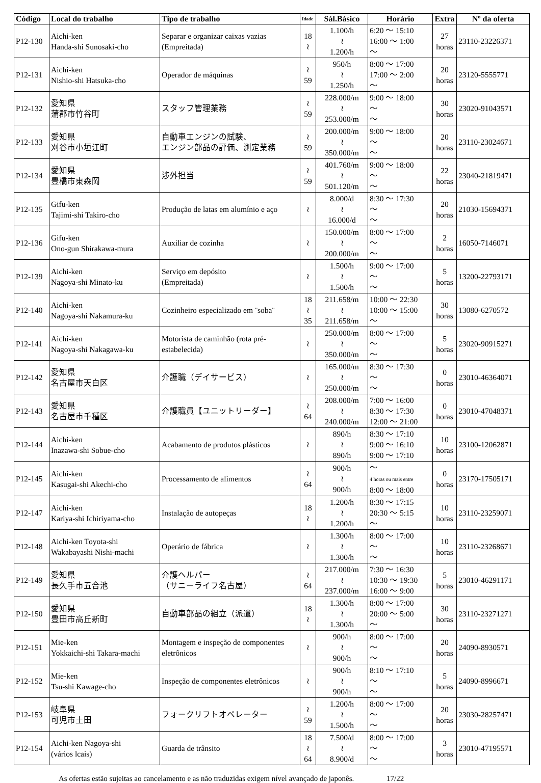| Código | Local do trabalho | Tipo de trabalho | Idade | Sál.Básico | Horário | Extra | Nº da oferta |
| --- | --- | --- | --- | --- | --- | --- | --- |
| P12-130 | Aichi-ken Handa-shi Sunosaki-cho | Separar e organizar caixas vazias (Empreitada) | 18 ≀ | 1.100/h ≀ 1.200/h | 6:20 ～ 15:10 16:00 ～ 1:00 ～ | 27 horas | 23110-23226371 |
| P12-131 | Aichi-ken Nishio-shi Hatsuka-cho | Operador de máquinas | ≀ 59 | 950/h ≀ 1.250/h | 8:00 ～ 17:00 17:00 ～ 2:00 ～ | 20 horas | 23120-5555771 |
| P12-132 | 愛知県 蒲郡市竹谷町 | スタッフ管理業務 | ≀ 59 | 228.000/m ≀ 253.000/m | 9:00 ～ 18:00 ～ ～ | 30 horas | 23020-91043571 |
| P12-133 | 愛知県 刈谷市小垣江町 | 自動車エンジンの試験、 エンジン部品の評価、測定業務 | ≀ 59 | 200.000/m ≀ 350.000/m | 9:00 ～ 18:00 ～ ～ | 20 horas | 23110-23024671 |
| P12-134 | 愛知県 豊橋市東森岡 | 渉外担当 | ≀ 59 | 401.760/m ≀ 501.120/m | 9:00 ～ 18:00 ～ ～ | 22 horas | 23040-21819471 |
| P12-135 | Gifu-ken Tajimi-shi Takiro-cho | Produção de latas em alumínio e aço | ≀ | 8.000/d ≀ 16.000/d | 8:30 ～ 17:30 ～ ～ | 20 horas | 21030-15694371 |
| P12-136 | Gifu-ken Ono-gun Shirakawa-mura | Auxiliar de cozinha | ≀ | 150.000/m ≀ 200.000/m | 8:00 ～ 17:00 ～ ～ | 2 horas | 16050-7146071 |
| P12-139 | Aichi-ken Nagoya-shi Minato-ku | Serviço em depósito (Empreitada) | ≀ | 1.500/h ≀ 1.500/h | 9:00 ～ 17:00 ～ ～ | 5 horas | 13200-22793171 |
| P12-140 | Aichi-ken Nagoya-shi Nakamura-ku | Cozinheiro especializado em ¨soba¨ | 18 ≀ 35 | 211.658/m ≀ 211.658/m | 10:00 ～ 22:30 10:00 ～ 15:00 ～ | 30 horas | 13080-6270572 |
| P12-141 | Aichi-ken Nagoya-shi Nakagawa-ku | Motorista de caminhão (rota pré-estabelecida) | ≀ | 250.000/m ≀ 350.000/m | 8:00 ～ 17:00 ～ ～ | 5 horas | 23020-90915271 |
| P12-142 | 愛知県 名古屋市天白区 | 介護職（デイサービス） | ≀ | 165.000/m ≀ 250.000/m | 8:30 ～ 17:30 ～ ～ | 0 horas | 23010-46364071 |
| P12-143 | 愛知県 名古屋市千種区 | 介護職員【ユニットリーダー】 | ≀ 64 | 208.000/m ≀ 240.000/m | 7:00 ～ 16:00 8:30 ～ 17:30 12:00 ～ 21:00 | 0 horas | 23010-47048371 |
| P12-144 | Aichi-ken Inazawa-shi Sobue-cho | Acabamento de produtos plásticos | ≀ | 890/h ≀ 890/h | 8:30 ～ 17:10 9:00 ～ 16:10 9:00 ～ 17:10 | 10 horas | 23100-12062871 |
| P12-145 | Aichi-ken Kasugai-shi Akechi-cho | Processamento de alimentos | ≀ 64 | 900/h ≀ 900/h | ～ 4 horas ou mais entre 8:00 ～ 18:00 | 0 horas | 23170-17505171 |
| P12-147 | Aichi-ken Kariya-shi Ichiriyama-cho | Instalação de autopeças | 18 ≀ | 1.200/h ≀ 1.200/h | 8:30 ～ 17:15 20:30 ～ 5:15 ～ | 10 horas | 23110-23259071 |
| P12-148 | Aichi-ken Toyota-shi Wakabayashi Nishi-machi | Operário de fábrica | ≀ | 1.300/h ≀ 1.300/h | 8:00 ～ 17:00 ～ ～ | 10 horas | 23110-23268671 |
| P12-149 | 愛知県 長久手市五合池 | 介護ヘルパー （サニーライフ名古屋） | ≀ 64 | 217.000/m ≀ 237.000/m | 7:30 ～ 16:30 10:30 ～ 19:30 16:00 ～ 9:00 | 5 horas | 23010-46291171 |
| P12-150 | 愛知県 豊田市高丘新町 | 自動車部品の組立（派遣） | 18 ≀ | 1.300/h ≀ 1.300/h | 8:00 ～ 17:00 20:00 ～ 5:00 ～ | 30 horas | 23110-23271271 |
| P12-151 | Mie-ken Yokkaichi-shi Takara-machi | Montagem e inspeção de componentes eletrônicos | ≀ | 900/h ≀ 900/h | 8:00 ～ 17:00 ～ ～ | 20 horas | 24090-8930571 |
| P12-152 | Mie-ken Tsu-shi Kawage-cho | Inspeção de componentes eletrônicos | ≀ | 900/h ≀ 900/h | 8:10 ～ 17:10 ～ ～ | 5 horas | 24090-8996671 |
| P12-153 | 岐阜県 可児市土田 | フォークリフトオペレーター | ≀ 59 | 1.200/h ≀ 1.500/h | 8:00 ～ 17:00 ～ ～ | 20 horas | 23030-28257471 |
| P12-154 | Aichi-ken Nagoya-shi (vários lcais) | Guarda de trânsito | 18 ≀ 64 | 7.500/d ≀ 8.900/d | 8:00 ～ 17:00 ～ ～ | 3 horas | 23010-47195571 |
As ofertas estão sujeitas ao cancelamento e as não traduzidas exigem nível avançado de japonês. 17/22